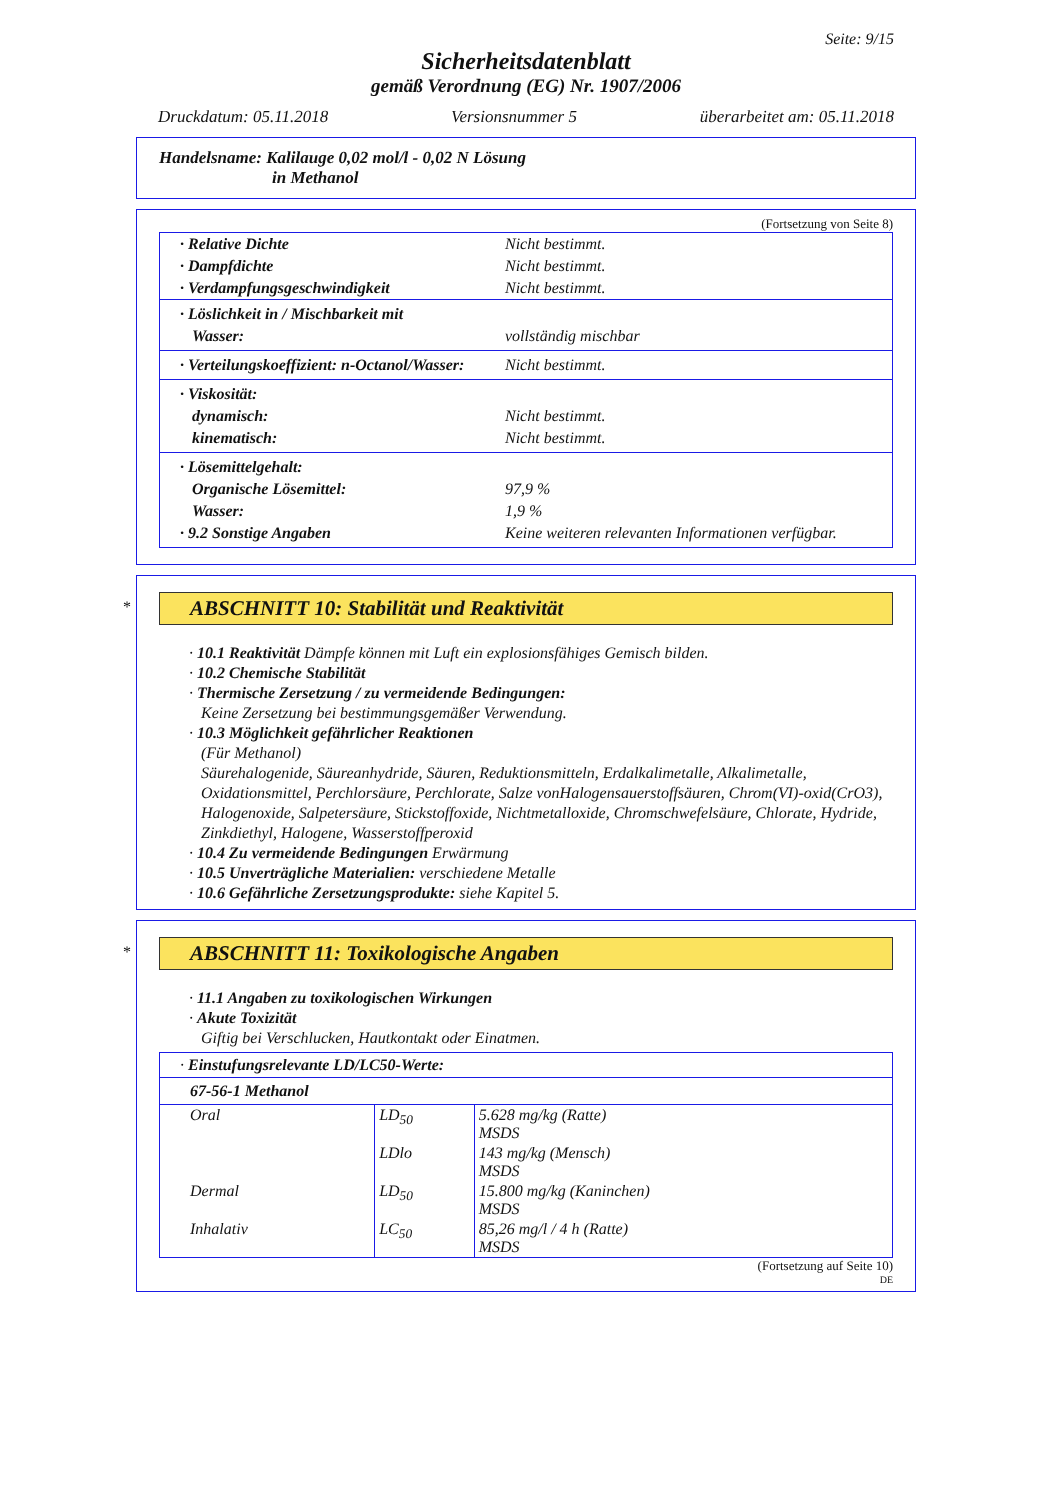Seite: 9/15
Sicherheitsdatenblatt
gemäß Verordnung (EG) Nr. 1907/2006
Druckdatum: 05.11.2018 Versionsnummer 5 überarbeitet am: 05.11.2018
Handelsname: Kalilauge 0,02 mol/l - 0,02 N Lösung
in Methanol
(Fortsetzung von Seite 8)
· Relative Dichte Nicht bestimmt.
· Dampfdichte Nicht bestimmt.
· Verdampfungsgeschwindigkeit Nicht bestimmt.
· Löslichkeit in / Mischbarkeit mit
Wasser: vollständig mischbar
· Verteilungskoeffizient: n-Octanol/Wasser: Nicht bestimmt.
· Viskosität:
dynamisch: Nicht bestimmt.
kinematisch: Nicht bestimmt.
· Lösemittelgehalt:
Organische Lösemittel: 97,9 %
Wasser: 1,9 %
· 9.2 Sonstige Angaben Keine weiteren relevanten Informationen verfügbar.
*
ABSCHNITT 10: Stabilität und Reaktivität
· 10.1 Reaktivität Dämpfe können mit Luft ein explosionsfähiges Gemisch bilden.
· 10.2 Chemische Stabilität
· Thermische Zersetzung / zu vermeidende Bedingungen:
Keine Zersetzung bei bestimmungsgemäßer Verwendung.
· 10.3 Möglichkeit gefährlicher Reaktionen
(Für Methanol)
Säurehalogenide, Säureanhydride, Säuren, Reduktionsmitteln, Erdalkalimetalle, Alkalimetalle, Oxidationsmittel, Perchlorsäure, Perchlorate, Salze vonHalogensauerstoffsäuren, Chrom(VI)-oxid(CrO3), Halogenoxide, Salpetersäure, Stickstoffoxide, Nichtmetalloxide, Chromschwefelsäure, Chlorate, Hydride, Zinkdiethyl, Halogene, Wasserstoffperoxid
· 10.4 Zu vermeidende Bedingungen Erwärmung
· 10.5 Unverträgliche Materialien: verschiedene Metalle
· 10.6 Gefährliche Zersetzungsprodukte: siehe Kapitel 5.
*
ABSCHNITT 11: Toxikologische Angaben
· 11.1 Angaben zu toxikologischen Wirkungen
· Akute Toxizität
Giftig bei Verschlucken, Hautkontakt oder Einatmen.
· Einstufungsrelevante LD/LC50-Werte:
67-56-1 Methanol
| Oral | LD<sub>50</sub> | 5.628 mg/kg (Ratte) MSDS |
| | LDlo | 143 mg/kg (Mensch) MSDS |
| Dermal | LD<sub>50</sub> | 15.800 mg/kg (Kaninchen) MSDS |
| Inhalativ | LC<sub>50</sub> | 85,26 mg/l / 4 h (Ratte) MSDS |
(Fortsetzung auf Seite 10)
DE